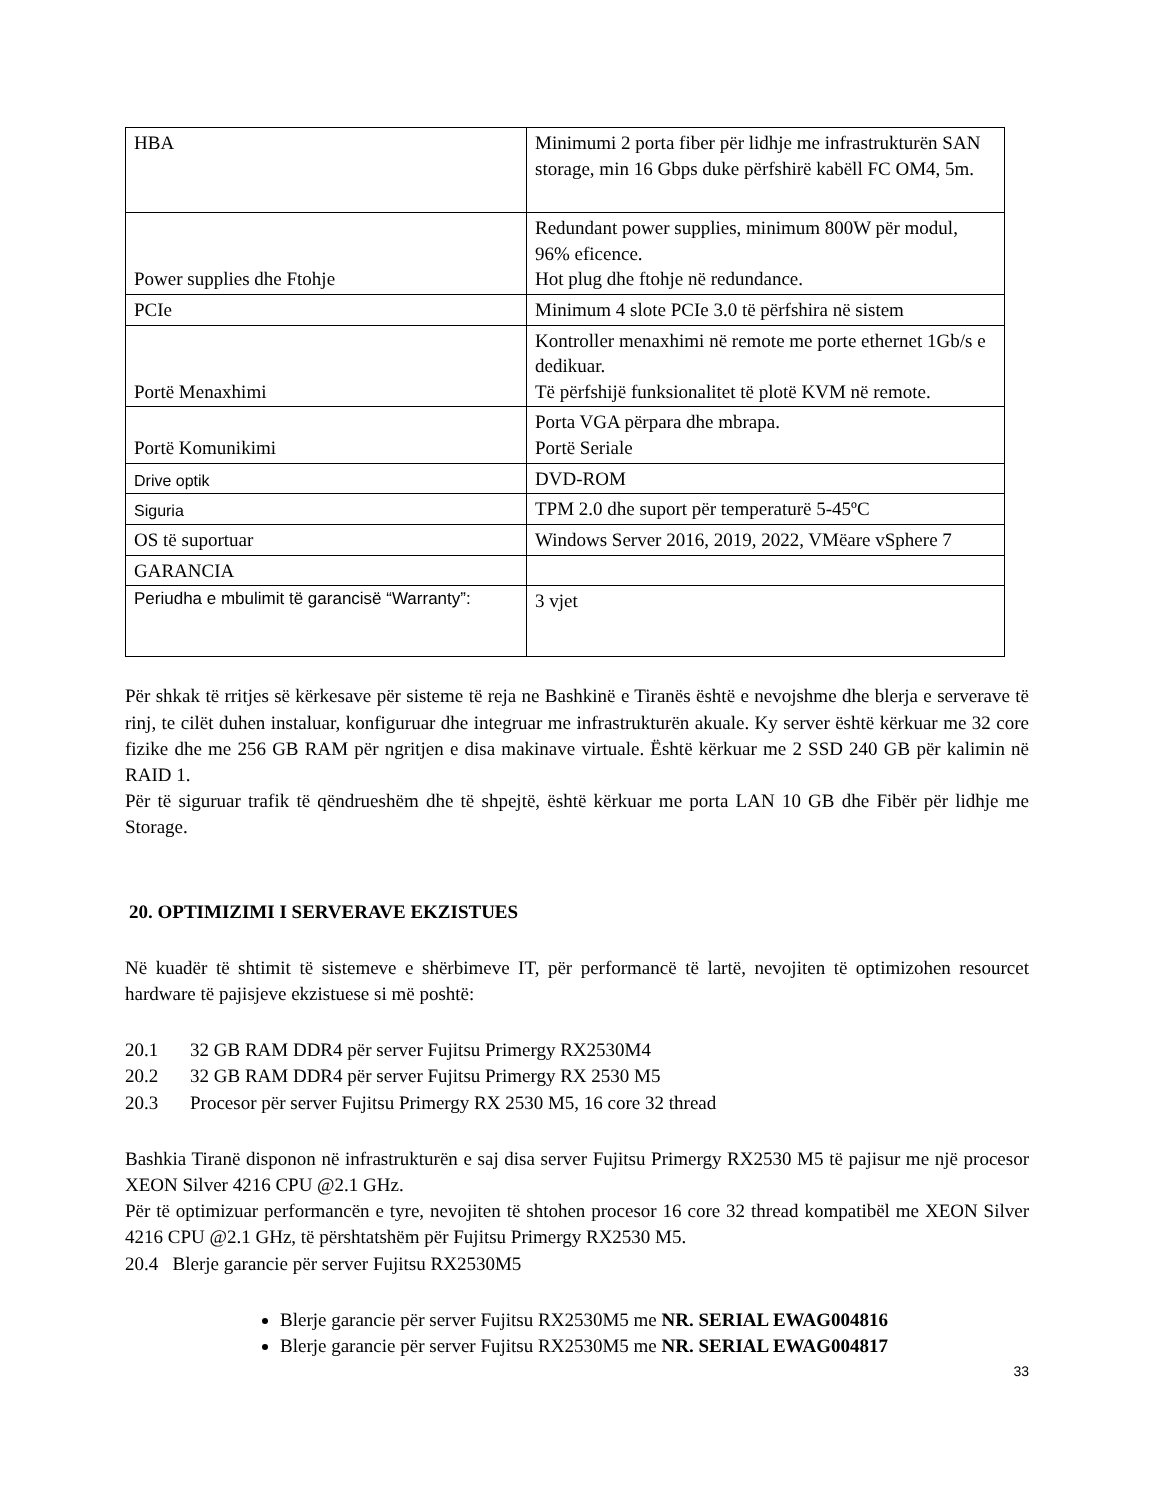| HBA | Minimumi 2 porta fiber për lidhje me infrastrukturën SAN storage, min 16 Gbps duke përfshirë kabëll FC OM4, 5m. |
| Power supplies dhe Ftohje | Redundant power supplies, minimum 800W për modul, 96% eficence. Hot plug dhe ftohje në redundance. |
| PCIe | Minimum 4 slote PCIe 3.0 të përfshira në sistem |
| Portë Menaxhimi | Kontroller menaxhimi në remote me porte ethernet 1Gb/s e dedikuar. Të përfshijë funksionalitet të plotë KVM në remote. |
| Portë Komunikimi | Porta VGA përpara dhe mbrapa. Portë Seriale |
| Drive optik | DVD-ROM |
| Siguria | TPM 2.0 dhe suport për temperaturë 5-45ºC |
| OS të suportuar | Windows Server 2016, 2019, 2022, VMëare vSphere 7 |
| GARANCIA | |
| Periudha e mbulimit të garancisë “Warranty”: | 3 vjet |
Për shkak të rritjes së kërkesave për sisteme të reja ne Bashkinë e Tiranës është e nevojshme dhe blerja e serverave të rinj, te cilët duhen instaluar, konfiguruar dhe integruar me infrastrukturën akuale. Ky server është kërkuar me 32 core fizike dhe me 256 GB RAM për ngritjen e disa makinave virtuale. Është kërkuar me 2 SSD 240 GB për kalimin në RAID 1.
Për të siguruar trafik të qëndrueshëm dhe të shpejtë, është kërkuar me porta LAN 10 GB dhe Fibër për lidhje me Storage.
20. OPTIMIZIMI I SERVERAVE EKZISTUES
Në kuadër të shtimit të sistemeve e shërbimeve IT, për performancë të lartë, nevojiten të optimizohen resourcet hardware të pajisjeve ekzistuese si më poshtë:
20.1 32 GB RAM DDR4 për server Fujitsu Primergy RX2530M4
20.2 32 GB RAM DDR4 për server Fujitsu Primergy RX 2530 M5
20.3 Procesor për server Fujitsu Primergy RX 2530 M5, 16 core 32 thread
Bashkia Tiranë disponon në infrastrukturën e saj disa server Fujitsu Primergy RX2530 M5 të pajisur me një procesor XEON Silver 4216 CPU @2.1 GHz.
Për të optimizuar performancën e tyre, nevojiten të shtohen procesor 16 core 32 thread kompatibël me XEON Silver 4216 CPU @2.1 GHz, të përshtatshëm për Fujitsu Primergy RX2530 M5.
20.4 Blerje garancie për server Fujitsu RX2530M5
Blerje garancie për server Fujitsu RX2530M5 me NR. SERIAL EWAG004816
Blerje garancie për server Fujitsu RX2530M5 me NR. SERIAL EWAG004817
33